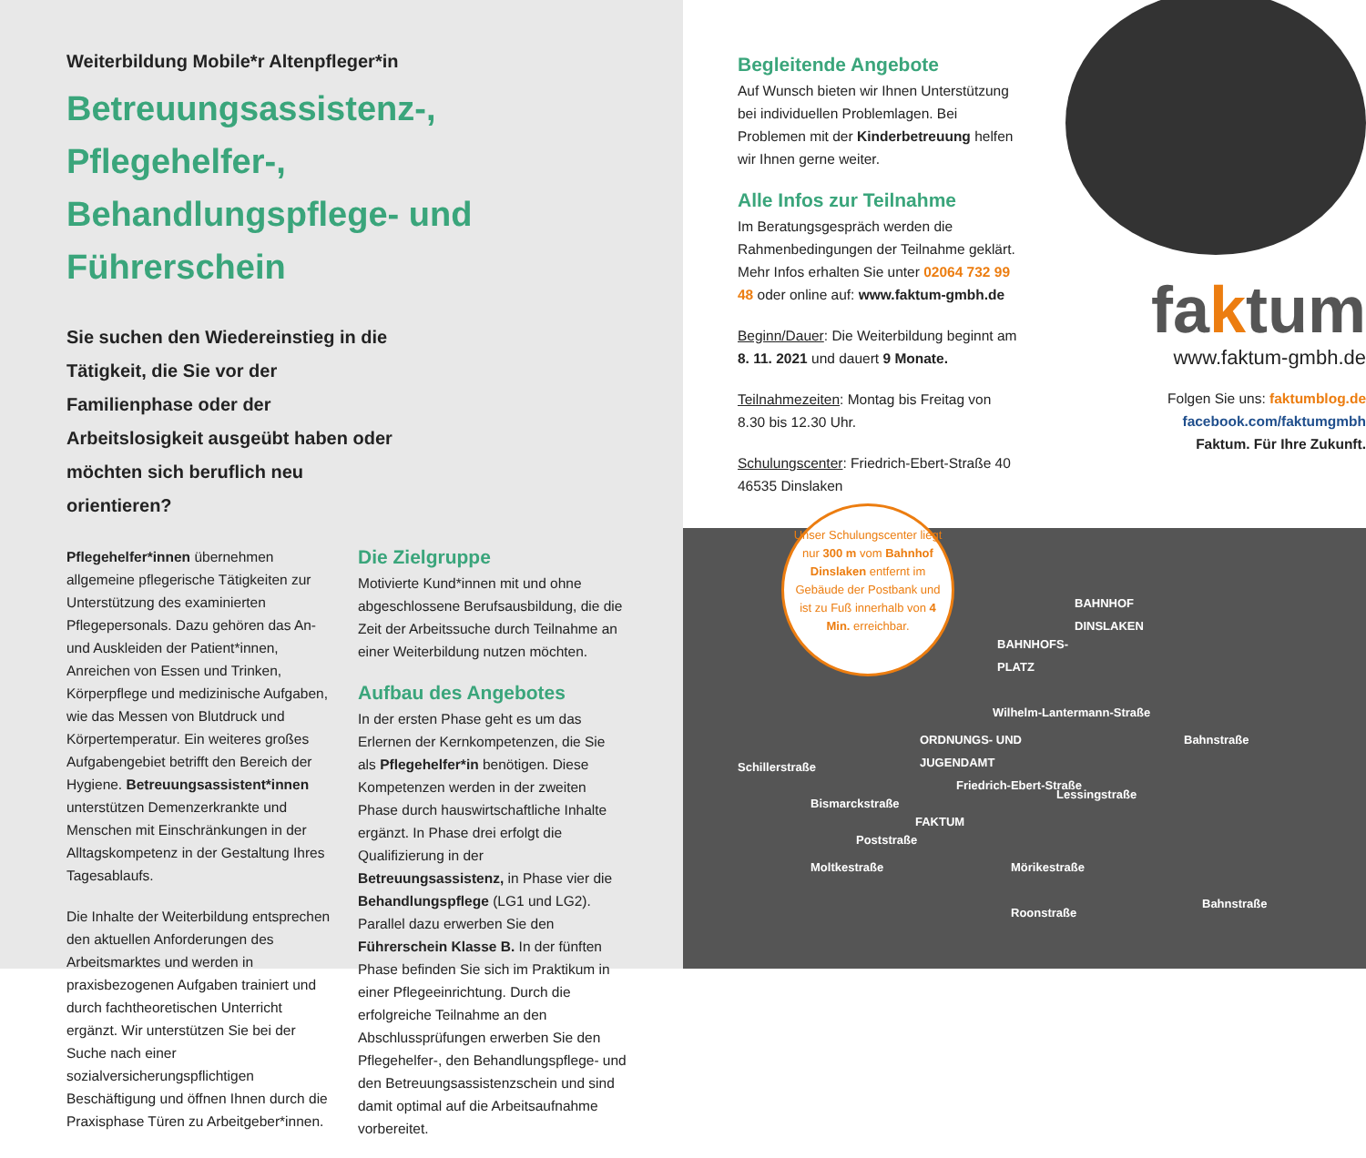Weiterbildung Mobile*r Altenpfleger*in
Betreuungsassistenz-, Pflegehelfer-,
Behandlungspflege- und Führerschein
Sie suchen den Wiedereinstieg in die Tätigkeit, die Sie vor der Familienphase oder der Arbeitslosigkeit ausgeübt haben oder möchten sich beruflich neu orientieren?
Pflegehelfer*innen übernehmen allgemeine pflegerische Tätigkeiten zur Unterstützung des examinierten Pflegepersonals. Dazu gehören das An- und Auskleiden der Patient*innen, Anreichen von Essen und Trinken, Körperpflege und medizinische Aufgaben, wie das Messen von Blutdruck und Körpertemperatur. Ein weiteres großes Aufgabengebiet betrifft den Bereich der Hygiene. Betreuungsassistent*innen unterstützen Demenzerkrankte und Menschen mit Einschränkungen in der Alltagskompetenz in der Gestaltung Ihres Tagesablaufs.
Die Inhalte der Weiterbildung entsprechen den aktuellen Anforderungen des Arbeitsmarktes und werden in praxisbezogenen Aufgaben trainiert und durch fachtheoretischen Unterricht ergänzt. Wir unterstützen Sie bei der Suche nach einer sozialversicherungspflichtigen Beschäftigung und öffnen Ihnen durch die Praxisphase Türen zu Arbeitgeber*innen.
Die Zielgruppe
Motivierte Kund*innen mit und ohne abgeschlossene Berufsausbildung, die die Zeit der Arbeitssuche durch Teilnahme an einer Weiterbildung nutzen möchten.
Aufbau des Angebotes
In der ersten Phase geht es um das Erlernen der Kernkompetenzen, die Sie als Pflegehelfer*in benötigen. Diese Kompetenzen werden in der zweiten Phase durch hauswirtschaftliche Inhalte ergänzt. In Phase drei erfolgt die Qualifizierung in der Betreuungsassistenz, in Phase vier die Behandlungspflege (LG1 und LG2). Parallel dazu erwerben Sie den Führerschein Klasse B. In der fünften Phase befinden Sie sich im Praktikum in einer Pflegeeinrichtung. Durch die erfolgreiche Teilnahme an den Abschlussprüfungen erwerben Sie den Pflegehelfer-, den Behandlungspflege- und den Betreuungsassistenzschein und sind damit optimal auf die Arbeitsaufnahme vorbereitet.
Begleitende Angebote
Auf Wunsch bieten wir Ihnen Unterstützung bei individuellen Problemlagen. Bei Problemen mit der Kinderbetreuung helfen wir Ihnen gerne weiter.
Alle Infos zur Teilnahme
Im Beratungsgespräch werden die Rahmenbedingungen der Teilnahme geklärt. Mehr Infos erhalten Sie unter 02064 732 99 48 oder online auf: www.faktum-gmbh.de
Beginn/Dauer: Die Weiterbildung beginnt am 8. 11. 2021 und dauert 9 Monate.
Teilnahmezeiten: Montag bis Freitag von 8.30 bis 12.30 Uhr.
Schulungscenter: Friedrich-Ebert-Straße 40 46535 Dinslaken
faktum
www.faktum-gmbh.de
Folgen Sie uns: faktumblog.de
facebook.com/faktumgmbh
Faktum. Für Ihre Zukunft.
BAHNHOF
DINSLAKEN
BAHNHOFS-
PLATZ
ORDNUNGS- UND
JUGENDAMT
FAKTUM
Wilhelm-Lantermann-Straße
Bismarckstraße
Moltkestraße Mörikestraße
Roonstraße
Schillerstraße
Poststraße
Friedrich-Ebert-Straße
Lessingstraße
Bahnstraße
Bahnstraße
Unser Schulungscenter liegt nur 300 m vom Bahnhof Dinslaken entfernt im Gebäude der Postbank und ist zu Fuß innerhalb von 4 Min. erreichbar.